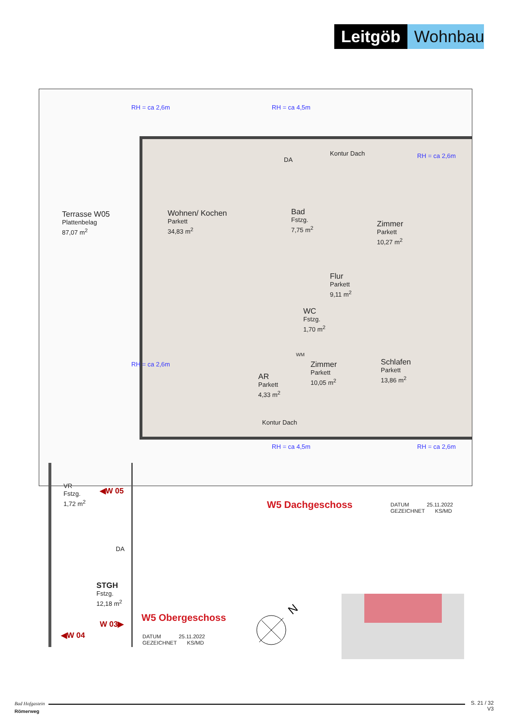Leitgöb Wohnbau
Terrasse W05
Plattenbelag
87,07 m<sup>2</sup>
Wohnen/ Kochen
Parkett
34,83 m<sup>2</sup>
Bad
Fstzg.
7,75 m<sup>2</sup>
Zimmer
Parkett
10,27 m<sup>2</sup>
Flur
Parkett
9,11 m<sup>2</sup>
WC
Fstzg.
1,70 m<sup>2</sup>
Schlafen
Parkett
13,86 m<sup>2</sup>
Zimmer
Parkett
10,05 m<sup>2</sup>
AR
Parkett
4,33 m<sup>2</sup>
DA
Kontur Dach
Kontur Dach
WM
RH = ca 2,6m RH = ca 4,5m
RH = ca 2,6m
RH = ca 2,6m
RH = ca 4,5m RH = ca 2,6m
VR
Fstzg.
1,72 m<sup>2</sup>
◀W 05
DA
STGH
Fstzg.
12,18 m<sup>2</sup>
W 03▶
◀W 04
W5 Dachgeschoss
DATUM 25.11.2022
GEZEICHNET KS/MD
W5 Obergeschoss
DATUM 25.11.2022
GEZEICHNET KS/MD
N
Bad Hofgastein
Römerweg
S. 21 / 32
V3